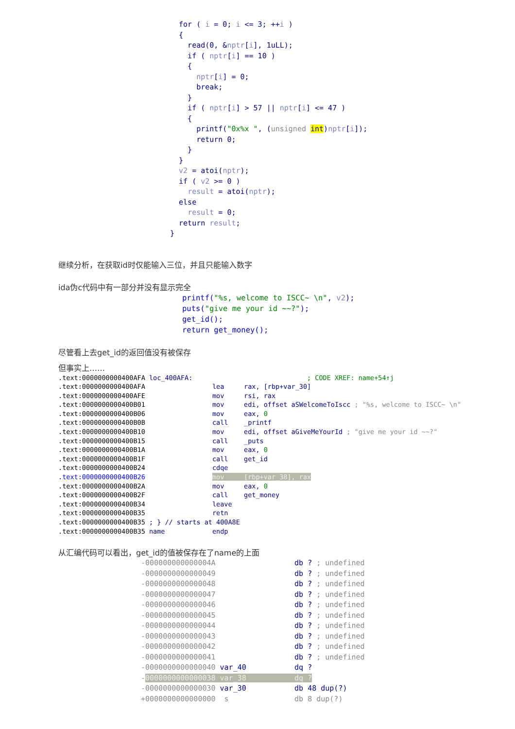for ( i = 0; i <= 3; ++i )
  {
    read(0, &nptr[i], 1uLL);
    if ( nptr[i] == 10 )
    {
      nptr[i] = 0;
      break;
    }
    if ( nptr[i] > 57 || nptr[i] <= 47 )
    {
      printf("0x%x ", (unsigned int)nptr[i]);
      return 0;
    }
  }
  v2 = atoi(nptr);
  if ( v2 >= 0 )
    result = atoi(nptr);
  else
    result = 0;
  return result;
}
继续分析，在获取id时仅能输入三位，并且只能输入数字
ida伪c代码中有一部分并没有显示完全
printf("%s, welcome to ISCC~ \n", v2);
puts("give me your id ~~?");
get_id();
return get_money();
尽管看上去get_id的返回值没有被保存
但事实上……
.text:0000000000400AFA loc_400AFA:                             ; CODE XREF: name+54↑j
.text:0000000000400AFA                 lea     rax, [rbp+var_30]
.text:0000000000400AFE                 mov     rsi, rax
.text:0000000000400B01                 mov     edi, offset aSWelcomeToIscc ; "%s, welcome to ISCC~ \n"
.text:0000000000400B06                 mov     eax, 0
.text:0000000000400B0B                 call    _printf
.text:0000000000400B10                 mov     edi, offset aGiveMeYourId ; "give me your id ~~?"
.text:0000000000400B15                 call    _puts
.text:0000000000400B1A                 mov     eax, 0
.text:0000000000400B1F                 call    get_id
.text:0000000000400B24                 cdqe
.text:0000000000400B26                 mov     [rbp+var_38], rax
.text:0000000000400B2A                 mov     eax, 0
.text:0000000000400B2F                 call    get_money
.text:0000000000400B34                 leave
.text:0000000000400B35                 retn
.text:0000000000400B35 ; } // starts at 400A8E
.text:0000000000400B35 name            endp
从汇编代码可以看出，get_id的值被保存在了name的上面
-000000000000004A                  db ? ; undefined
-0000000000000049                  db ? ; undefined
-0000000000000048                  db ? ; undefined
-0000000000000047                  db ? ; undefined
-0000000000000046                  db ? ; undefined
-0000000000000045                  db ? ; undefined
-0000000000000044                  db ? ; undefined
-0000000000000043                  db ? ; undefined
-0000000000000042                  db ? ; undefined
-0000000000000041                  db ? ; undefined
-0000000000000040 var_40           dq ?
-0000000000000038 var_38           dq ?
-0000000000000030 var_30           db 48 dup(?)
+0000000000000000  s               db 8 dup(?)